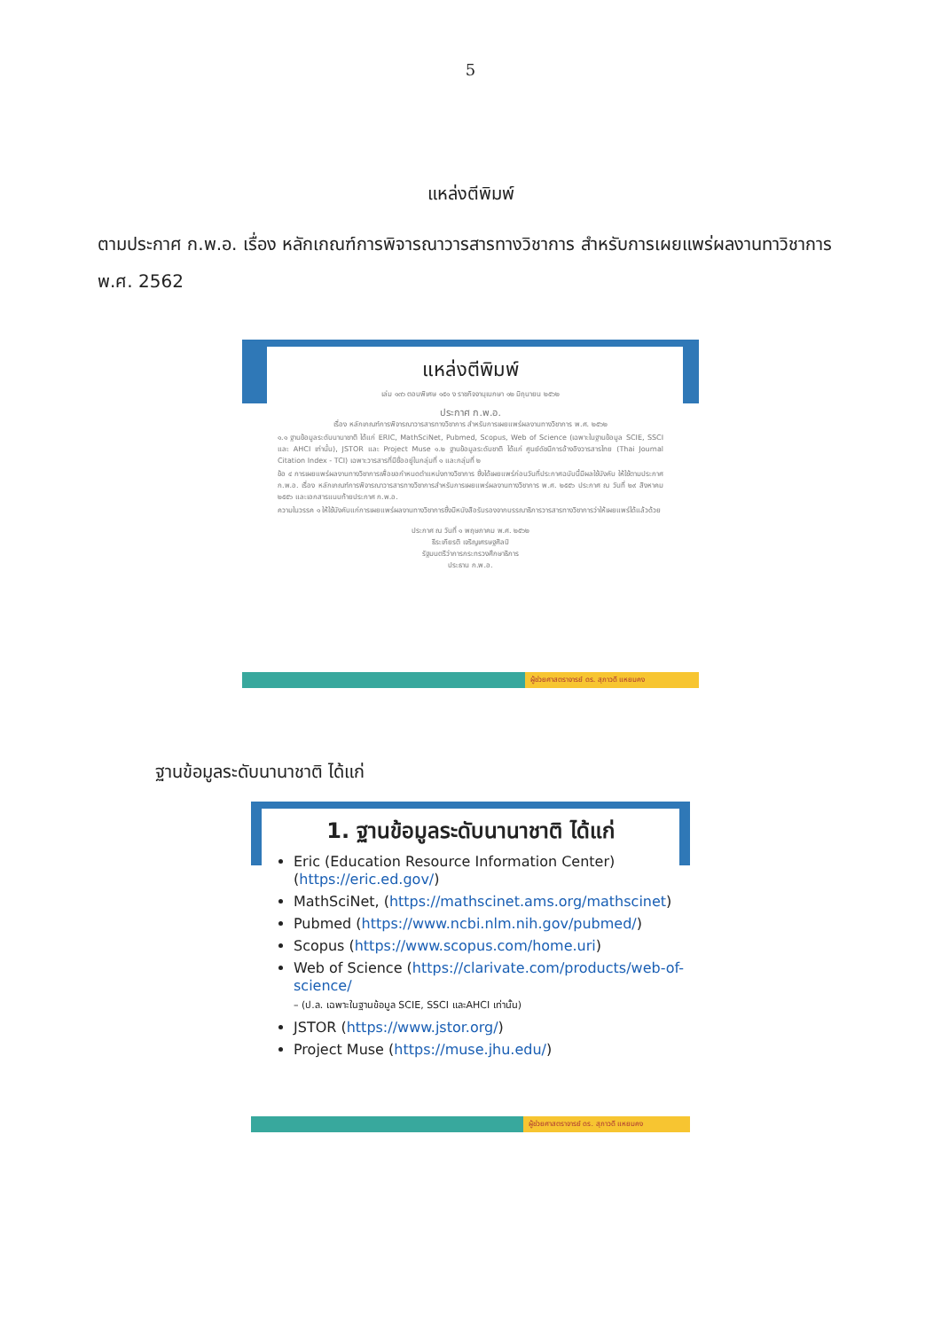5
แหล่งตีพิมพ์
ตามประกาศ ก.พ.อ. เรื่อง หลักเกณฑ์การพิจารณาวารสารทางวิชาการ สำหรับการเผยแพร่ผลงานทาวิชาการ พ.ศ. 2562
แหล่งตีพิมพ์
เล่ม ๑๓๖ ตอนพิเศษ ๑๕๑ ง ราชกิจจานุเบกษา ๑๒ มิถุนายน ๒๕๖๒
ประกาศ ก.พ.อ.
เรื่อง หลักเกณฑ์การพิจารณาวารสารทางวิชาการ สำหรับการเผยแพร่ผลงานทางวิชาการ พ.ศ. ๒๕๖๒
๑.๑ ฐานข้อมูลระดับนานาชาติ ได้แก่ ERIC, MathSciNet, Pubmed, Scopus, Web of Science (เฉพาะในฐานข้อมูล SCIE, SSCI และ AHCI เท่านั้น), JSTOR และ Project Muse ๑.๒ ฐานข้อมูลระดับชาติ ได้แก่ ศูนย์ดัชนีการอ้างอิงวารสารไทย (Thai Journal Citation Index - TCI) เฉพาะวารสารที่มีชื่ออยู่ในกลุ่มที่ ๑ และกลุ่มที่ ๒
ข้อ ๔ การเผยแพร่ผลงานทางวิชาการเพื่อขอกำหนดตำแหน่งทางวิชาการ ซึ่งได้เผยแพร่ก่อนวันที่ประกาศฉบับนี้มีผลใช้บังคับ ให้ใช้ตามประกาศ ก.พ.อ. เรื่อง หลักเกณฑ์การพิจารณาวารสารทางวิชาการสำหรับการเผยแพร่ผลงานทางวิชาการ พ.ศ. ๒๕๕๖ ประกาศ ณ วันที่ ๒๙ สิงหาคม ๒๕๕๖ และเอกสารแนบท้ายประกาศ ก.พ.อ.
ความในวรรค ๑ ให้ใช้บังคับแก่การเผยแพร่ผลงานทางวิชาการซึ่งมีหนังสือรับรองจากบรรณาธิการวารสารทางวิชาการว่าให้เผยแพร่ได้แล้วด้วย
ประกาศ ณ วันที่ ๑ พฤษภาคม พ.ศ. ๒๕๖๒
ธีระเกียรติ เจริญเศรษฐศิลป์
รัฐมนตรีว่าการกระทรวงศึกษาธิการ
ประธาน ก.พ.อ.
ผู้ช่วยศาสตราจารย์ ดร. สุภาวดี แหยมคง
ฐานข้อมูลระดับนานาชาติ ได้แก่
1. ฐานข้อมูลระดับนานาชาติ ได้แก่
Eric (Education Resource Information Center) (https://eric.ed.gov/)
MathSciNet, (https://mathscinet.ams.org/mathscinet)
Pubmed (https://www.ncbi.nlm.nih.gov/pubmed/)
Scopus (https://www.scopus.com/home.uri)
Web of Science (https://clarivate.com/products/web-of-science/
– (ป.ล. เฉพาะในฐานข้อมูล SCIE, SSCI และAHCI เท่านั้น)
JSTOR (https://www.jstor.org/)
Project Muse (https://muse.jhu.edu/)
ผู้ช่วยศาสตราจารย์ ดร. สุภาวดี แหยมคง